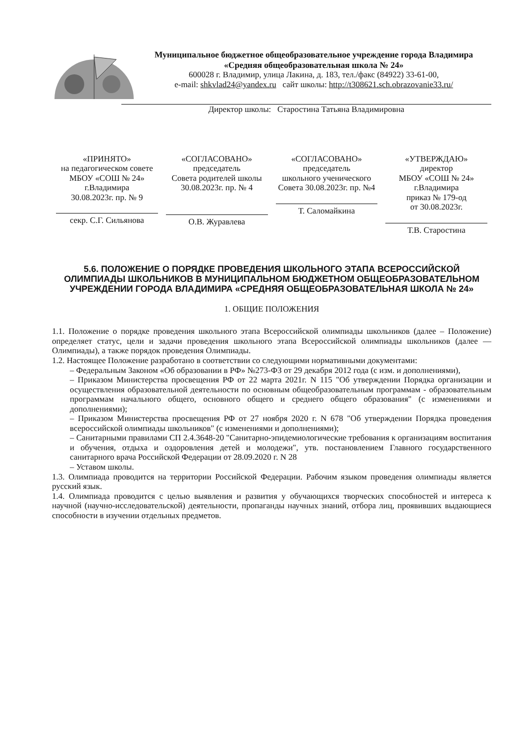Муниципальное бюджетное общеобразовательное учреждение города Владимира «Средняя общеобразовательная школа № 24»
600028 г. Владимир, улица Лакина, д. 183, тел./факс (84922) 33-61-00,
e-mail: shkvlad24@yandex.ru сайт школы: http://t308621.sch.obrazovanie33.ru/
Директор школы: Старостина Татьяна Владимировна
| «ПРИНЯТО» на педагогическом совете МБОУ «СОШ № 24» г.Владимира 30.08.2023г. пр. № 9 секр. С.Г. Сильянова | «СОГЛАСОВАНО» председатель Совета родителей школы 30.08.2023г. пр. № 4 О.В. Журавлева | «СОГЛАСОВАНО» председатель школьного ученического Совета 30.08.2023г. пр. №4 Т. Саломайкина | «УТВЕРЖДАЮ» директор МБОУ «СОШ № 24» г.Владимира приказ № 179-од от 30.08.2023г. Т.В. Старостина |
5.6. ПОЛОЖЕНИЕ О ПОРЯДКЕ ПРОВЕДЕНИЯ ШКОЛЬНОГО ЭТАПА ВСЕРОССИЙСКОЙ ОЛИМПИАДЫ ШКОЛЬНИКОВ В МУНИЦИПАЛЬНОМ БЮДЖЕТНОМ ОБЩЕОБРАЗОВАТЕЛЬНОМ УЧРЕЖДЕНИИ ГОРОДА ВЛАДИМИРА «СРЕДНЯЯ ОБЩЕОБРАЗОВАТЕЛЬНАЯ ШКОЛА № 24»
1. ОБЩИЕ ПОЛОЖЕНИЯ
1.1. Положение о порядке проведения школьного этапа Всероссийской олимпиады школьников (далее – Положение) определяет статус, цели и задачи проведения школьного этапа Всероссийской олимпиады школьников (далее — Олимпиады), а также порядок проведения Олимпиады.
1.2. Настоящее Положение разработано в соответствии со следующими нормативными документами:
– Федеральным Законом «Об образовании в РФ» №273-ФЗ от 29 декабря 2012 года (с изм. и дополнениями),
– Приказом Министерства просвещения РФ от 22 марта 2021г. N 115 "Об утверждении Порядка организации и осуществления образовательной деятельности по основным общеобразовательным программам - образовательным программам начального общего, основного общего и среднего общего образования" (с изменениями и дополнениями);
– Приказом Министерства просвещения РФ от 27 ноября 2020 г. N 678 "Об утверждении Порядка проведения всероссийской олимпиады школьников" (с изменениями и дополнениями);
– Санитарными правилами СП 2.4.3648-20 "Санитарно-эпидемиологические требования к организациям воспитания и обучения, отдыха и оздоровления детей и молодежи", утв. постановлением Главного государственного санитарного врача Российской Федерации от 28.09.2020 г. N 28
– Уставом школы.
1.3. Олимпиада проводится на территории Российской Федерации. Рабочим языком проведения олимпиады является русский язык.
1.4. Олимпиада проводится с целью выявления и развития у обучающихся творческих способностей и интереса к научной (научно-исследовательской) деятельности, пропаганды научных знаний, отбора лиц, проявивших выдающиеся способности в изучении отдельных предметов.